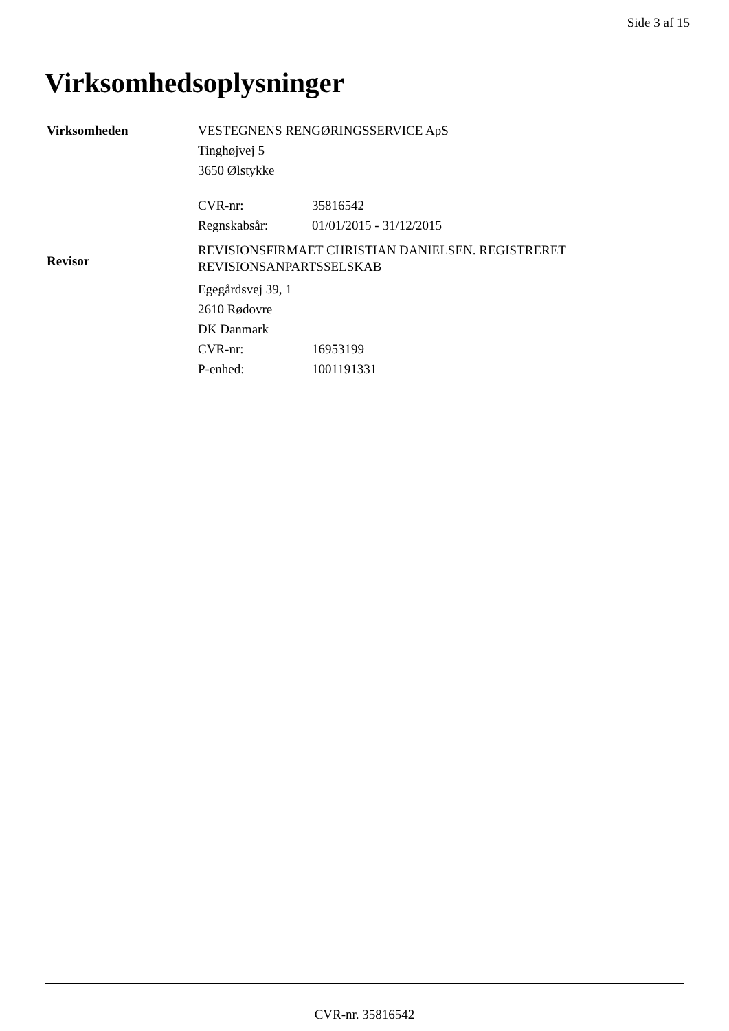Side 3 af 15
Virksomhedsoplysninger
| Virksomheden | VESTEGNENS RENGØRINGSSERVICE ApS | |
| | Tinghøjvej 5 | |
| | 3650 Ølstykke | |
| | CVR-nr: | 35816542 |
| | Regnskabsår: | 01/01/2015 - 31/12/2015 |
| Revisor | REVISIONSFIRMAET CHRISTIAN DANIELSEN. REGISTRERET REVISIONSANPARTSSELSKAB | |
| | Egegårdsvej 39, 1 | |
| | 2610 Rødovre | |
| | DK Danmark | |
| | CVR-nr: | 16953199 |
| | P-enhed: | 1001191331 |
CVR-nr. 35816542